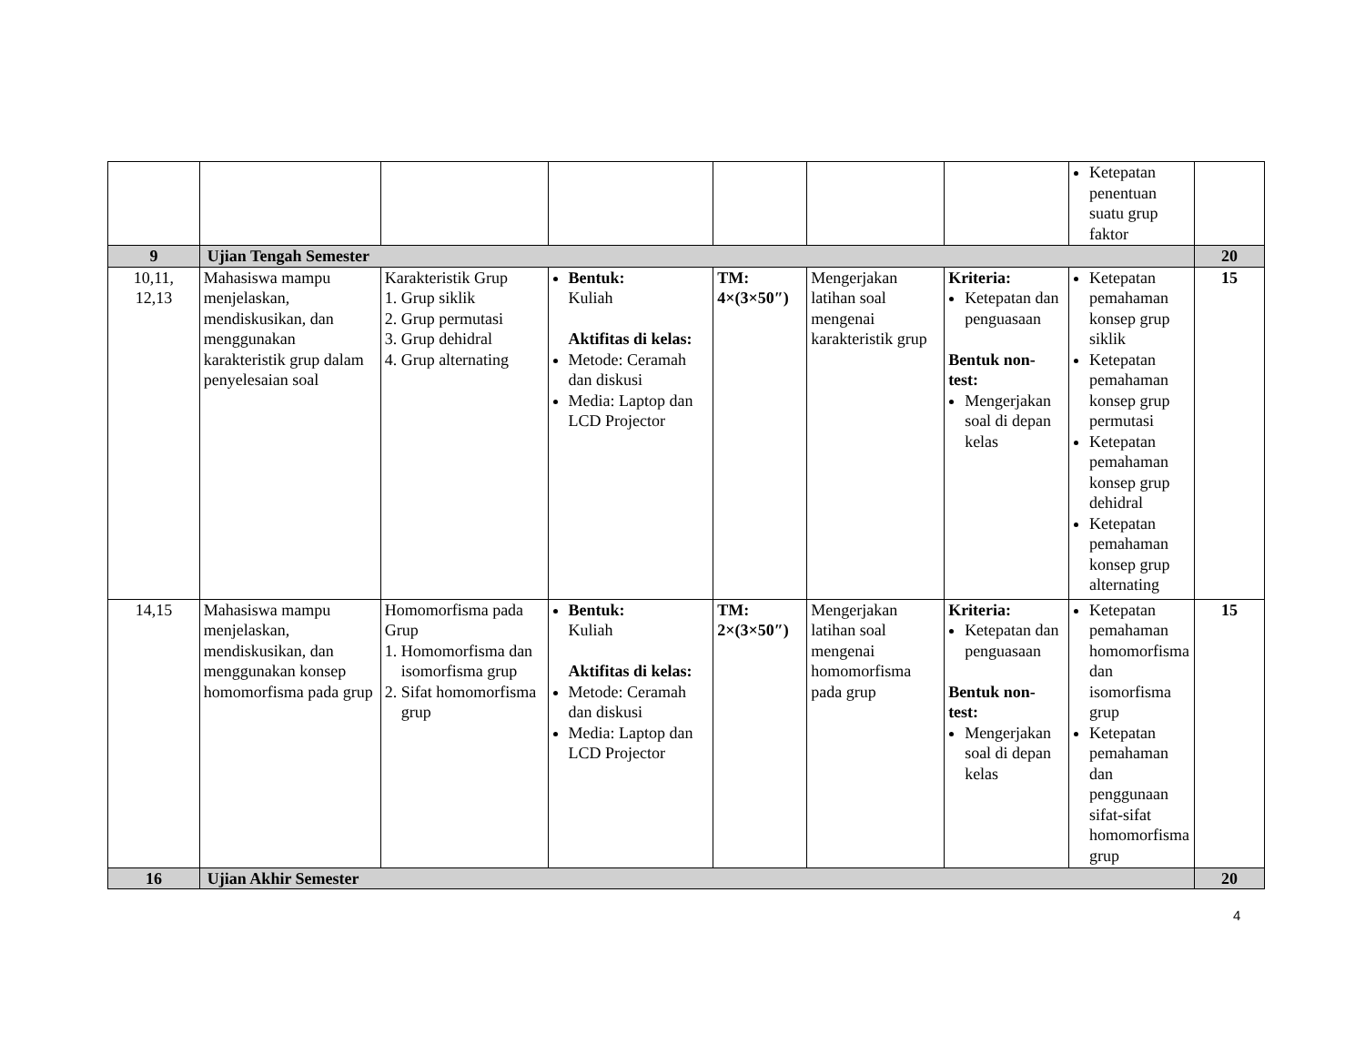| | | | | | | | Ketepatan penentuan suatu grup faktor | |
| 9 | Ujian Tengah Semester | | | | | | | 20 |
| 10,11, 12,13 | Mahasiswa mampu menjelaskan, mendiskusikan, dan menggunakan karakteristik grup dalam penyelesaian soal | Karakteristik Grup 1. Grup siklik 2. Grup permutasi 3. Grup dehidral 4. Grup alternating | Bentuk: Kuliah Aktifitas di kelas: Metode: Ceramah dan diskusi Media: Laptop dan LCD Projector | TM: 4×(3×50″) | Mengerjakan latihan soal mengenai karakteristik grup | Kriteria: Ketepatan dan penguasaan Bentuk non-test: Mengerjakan soal di depan kelas | Ketepatan pemahaman konsep grup siklik Ketepatan pemahaman konsep grup permutasi Ketepatan pemahaman konsep grup dehidral Ketepatan pemahaman konsep grup alternating | 15 |
| 14,15 | Mahasiswa mampu menjelaskan, mendiskusikan, dan menggunakan konsep homomorfisma pada grup | Homomorfisma pada Grup 1. Homomorfisma dan isomorfisma grup 2. Sifat homomorfisma grup | Bentuk: Kuliah Aktifitas di kelas: Metode: Ceramah dan diskusi Media: Laptop dan LCD Projector | TM: 2×(3×50″) | Mengerjakan latihan soal mengenai homomorfisma pada grup | Kriteria: Ketepatan dan penguasaan Bentuk non-test: Mengerjakan soal di depan kelas | Ketepatan pemahaman homomorfisma dan isomorfisma grup Ketepatan pemahaman dan penggunaan sifat-sifat homomorfisma grup | 15 |
| 16 | Ujian Akhir Semester | | | | | | | 20 |
4